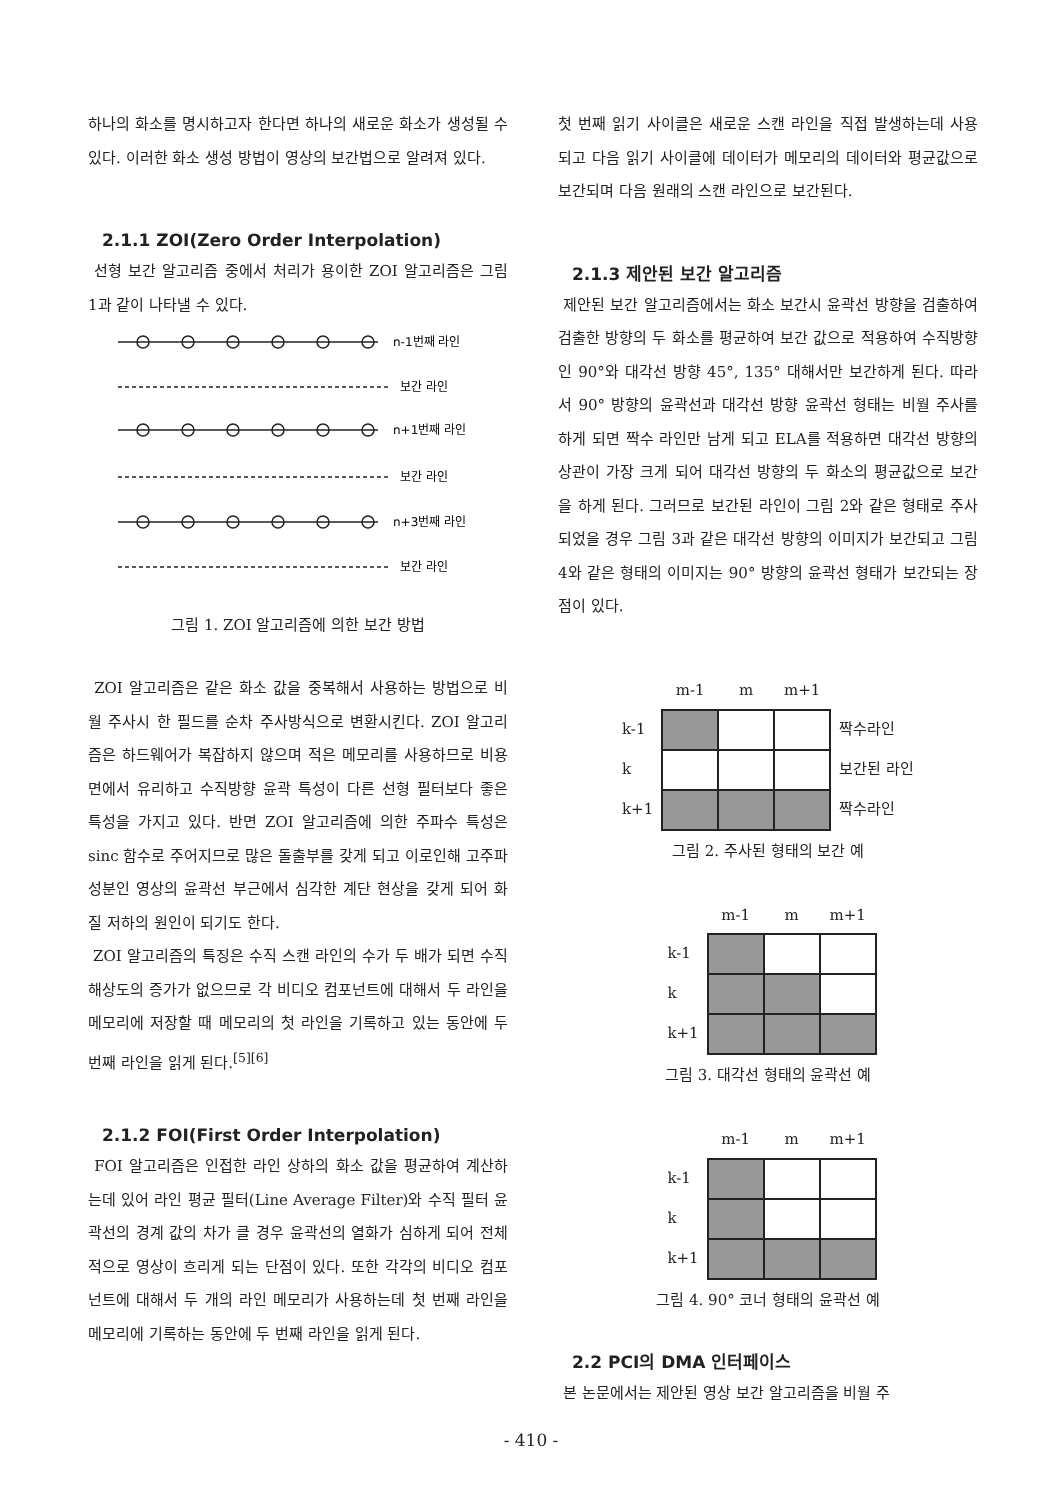하나의 화소를 명시하고자 한다면 하나의 새로운 화소가 생성될 수 있다. 이러한 화소 생성 방법이 영상의 보간법으로 알려져 있다.
2.1.1 ZOI(Zero Order Interpolation)
선형 보간 알고리즘 중에서 처리가 용이한 ZOI 알고리즘은 그림 1과 같이 나타낼 수 있다.
n-1번째 라인
보간 라인
n+1번째 라인
보간 라인
n+3번째 라인
보간 라인
그림 1. ZOI 알고리즘에 의한 보간 방법
ZOI 알고리즘은 같은 화소 값을 중복해서 사용하는 방법으로 비월 주사시 한 필드를 순차 주사방식으로 변환시킨다. ZOI 알고리즘은 하드웨어가 복잡하지 않으며 적은 메모리를 사용하므로 비용 면에서 유리하고 수직방향 윤곽 특성이 다른 선형 필터보다 좋은 특성을 가지고 있다. 반면 ZOI 알고리즘에 의한 주파수 특성은 sinc 함수로 주어지므로 많은 돌출부를 갖게 되고 이로인해 고주파 성분인 영상의 윤곽선 부근에서 심각한 계단 현상을 갖게 되어 화질 저하의 원인이 되기도 한다.
ZOI 알고리즘의 특징은 수직 스캔 라인의 수가 두 배가 되면 수직 해상도의 증가가 없으므로 각 비디오 컴포넌트에 대해서 두 라인을 메모리에 저장할 때 메모리의 첫 라인을 기록하고 있는 동안에 두 번째 라인을 읽게 된다.<sup>[5][6]</sup>
2.1.2 FOI(First Order Interpolation)
FOI 알고리즘은 인접한 라인 상하의 화소 값을 평균하여 계산하는데 있어 라인 평균 필터(Line Average Filter)와 수직 필터 윤곽선의 경계 값의 차가 클 경우 윤곽선의 열화가 심하게 되어 전체적으로 영상이 흐리게 되는 단점이 있다. 또한 각각의 비디오 컴포넌트에 대해서 두 개의 라인 메모리가 사용하는데 첫 번째 라인을 메모리에 기록하는 동안에 두 번째 라인을 읽게 된다.
첫 번째 읽기 사이클은 새로운 스캔 라인을 직접 발생하는데 사용되고 다음 읽기 사이클에 데이터가 메모리의 데이터와 평균값으로 보간되며 다음 원래의 스캔 라인으로 보간된다.
2.1.3 제안된 보간 알고리즘
제안된 보간 알고리즘에서는 화소 보간시 윤곽선 방향을 검출하여 검출한 방향의 두 화소를 평균하여 보간 값으로 적용하여 수직방향인 90°와 대각선 방향 45°, 135° 대해서만 보간하게 된다. 따라서 90° 방향의 윤곽선과 대각선 방향 윤곽선 형태는 비월 주사를 하게 되면 짝수 라인만 남게 되고 ELA를 적용하면 대각선 방향의 상관이 가장 크게 되어 대각선 방향의 두 화소의 평균값으로 보간을 하게 된다. 그러므로 보간된 라인이 그림 2와 같은 형태로 주사되었을 경우 그림 3과 같은 대각선 방향의 이미지가 보간되고 그림 4와 같은 형태의 이미지는 90° 방향의 윤곽선 형태가 보간되는 장점이 있다.
| | m-1 | m | m+1 | |
| k-1 | | | | 짝수라인 |
| k | | | | 보간된 라인 |
| k+1 | | | | 짝수라인 |
그림 2. 주사된 형태의 보간 예
| | m-1 | m | m+1 |
| k-1 | | | |
| k | | | |
| k+1 | | | |
그림 3. 대각선 형태의 윤곽선 예
| | m-1 | m | m+1 |
| k-1 | | | |
| k | | | |
| k+1 | | | |
그림 4. 90° 코너 형태의 윤곽선 예
2.2 PCI의 DMA 인터페이스
본 논문에서는 제안된 영상 보간 알고리즘을 비월 주
- 410 -